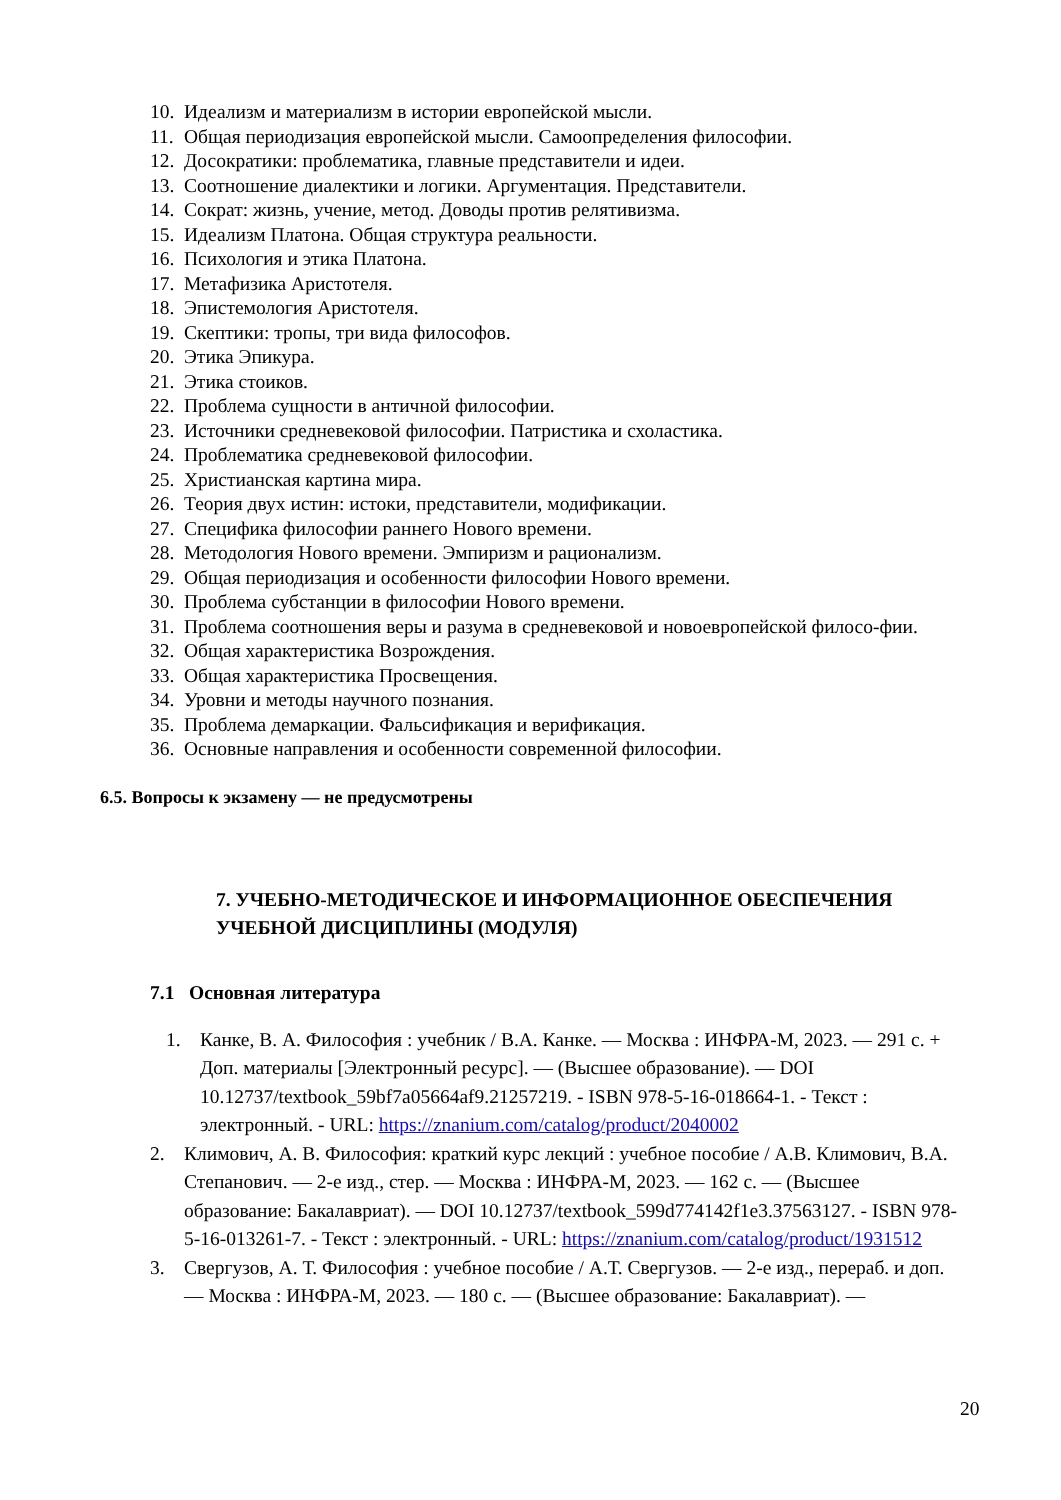10. Идеализм и материализм в истории европейской мысли.
11. Общая периодизация европейской мысли. Самоопределения философии.
12. Досократики: проблематика, главные представители и идеи.
13. Соотношение диалектики и логики. Аргументация. Представители.
14. Сократ: жизнь, учение, метод. Доводы против релятивизма.
15. Идеализм Платона. Общая структура реальности.
16. Психология и этика Платона.
17. Метафизика Аристотеля.
18. Эпистемология Аристотеля.
19. Скептики: тропы, три вида философов.
20. Этика Эпикура.
21. Этика стоиков.
22. Проблема сущности в античной философии.
23. Источники средневековой философии. Патристика и схоластика.
24. Проблематика средневековой философии.
25. Христианская картина мира.
26. Теория двух истин: истоки, представители, модификации.
27. Специфика философии раннего Нового времени.
28. Методология Нового времени. Эмпиризм и рационализм.
29. Общая периодизация и особенности философии Нового времени.
30. Проблема субстанции в философии Нового времени.
31. Проблема соотношения веры и разума в средневековой и новоевропейской филосо-фии.
32. Общая характеристика Возрождения.
33. Общая характеристика Просвещения.
34. Уровни и методы научного познания.
35. Проблема демаркации. Фальсификация и верификация.
36. Основные направления и особенности современной философии.
6.5. Вопросы к экзамену — не предусмотрены
7. УЧЕБНО-МЕТОДИЧЕСКОЕ И ИНФОРМАЦИОННОЕ ОБЕСПЕЧЕНИЯ УЧЕБНОЙ ДИСЦИПЛИНЫ (МОДУЛЯ)
7.1 Основная литература
1. Канке, В. А. Философия : учебник / В.А. Канке. — Москва : ИНФРА-М, 2023. — 291 с. + Доп. материалы [Электронный ресурс]. — (Высшее образование). — DOI 10.12737/textbook_59bf7a05664af9.21257219. - ISBN 978-5-16-018664-1. - Текст : электронный. - URL: https://znanium.com/catalog/product/2040002
2. Климович, А. В. Философия: краткий курс лекций : учебное пособие / А.В. Климович, В.А. Степанович. — 2-е изд., стер. — Москва : ИНФРА-М, 2023. — 162 с. — (Высшее образование: Бакалавриат). — DOI 10.12737/textbook_599d774142f1e3.37563127. - ISBN 978-5-16-013261-7. - Текст : электронный. - URL: https://znanium.com/catalog/product/1931512
3. Свергузов, А. Т. Философия : учебное пособие / А.Т. Свергузов. — 2-е изд., перераб. и доп. — Москва : ИНФРА-М, 2023. — 180 с. — (Высшее образование: Бакалавриат). —
20